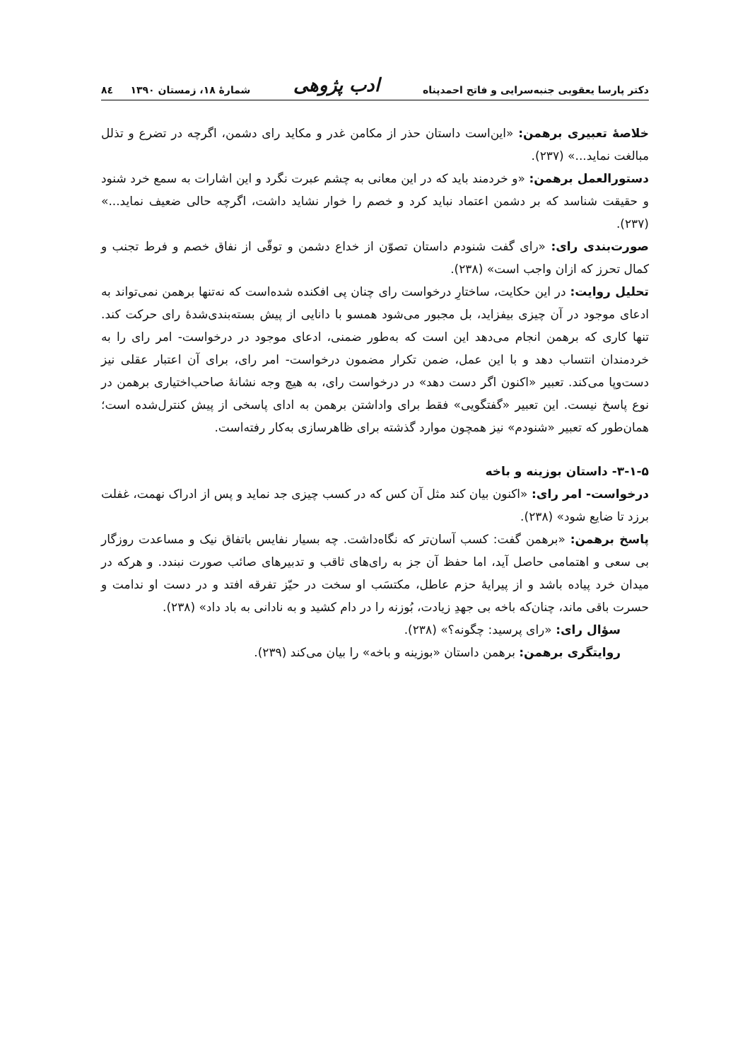دکتر پارسا یعقوبی جنبه‌سرایی و فاتح احمدپناه ادب پژوهی شمارهٔ ۱۸، زمستان ۱۳۹۰ ۸٤
خلاصهٔ تعبیری برهمن: «این‌است داستان حذر از مکامن غدر و مکاید رای دشمن، اگرچه در تضرع و تذلل مبالغت نماید...» (۲۳۷).
دستورالعمل برهمن: «و خردمند باید که در این معانی به چشم عبرت نگرد و این اشارات به سمع خرد شنود و حقیقت شناسد که بر دشمن اعتماد نباید کرد و خصم را خوار نشاید داشت، اگرچه حالی ضعیف نماید...» (۲۳۷).
صورت‌بندی رای: «رای گفت شنودم داستان تصوّن از خداع دشمن و توقّی از نفاق خصم و فرط تجنب و کمال تحرز که ازان واجب است» (۲۳۸).
تحلیل روایت: در این حکایت، ساختارِ درخواست رای چنان پی افکنده شده‌است که نه‌تنها برهمن نمی‌تواند به ادعای موجود در آن چیزی بیفزاید، بل مجبور می‌شود همسو با دانایی از پیش بسته‌بندی‌شدهٔ رای حرکت کند. تنها کاری که برهمن انجام می‌دهد این است که به‌طور ضمنی، ادعای موجود در درخواست- امر رای را به خردمندان انتساب دهد و با این عمل، ضمن تکرار مضمون درخواست- امر رای، برای آن اعتبار عقلی نیز دست‌وپا می‌کند. تعبیر «اکنون اگر دست دهد» در درخواست رای، به هیچ وجه نشانهٔ صاحب‌اختیاری برهمن در نوع پاسخ نیست. این تعبیر «گفتگویی» فقط برای واداشتن برهمن به ادای پاسخی از پیش کنترل‌شده است؛ همان‌طور که تعبیر «شنودم» نیز همچون موارد گذشته برای ظاهرسازی به‌کار رفته‌است.
۳-۱-۵- داستان بوزینه و باخه
درخواست- امر رای: «اکنون بیان کند مثل آن کس که در کسب چیزی جد نماید و پس از ادراک نهمت، غفلت برزد تا ضایع شود» (۲۳۸).
پاسخ برهمن: «برهمن گفت: کسب آسان‌تر که نگاه‌داشت. چه بسیار نفایس باتفاق نیک و مساعدت روزگار بی سعی و اهتمامی حاصل آید، اما حفظ آن جز به رای‌های ثاقب و تدبیرهای صائب صورت نبندد. و هرکه در میدان خرد پیاده باشد و از پیرایهٔ حزم عاطل، مکتسَب او سخت در حیّز تفرقه افتد و در دست او ندامت و حسرت باقی ماند، چنان‌که باخه بی جهدِ زیادت، بُوزنه را در دام کشید و به نادانی به باد داد» (۲۳۸).
سؤال رای: «رای پرسید: چگونه؟» (۲۳۸).
روایتگری برهمن: برهمن داستان «بوزینه و باخه» را بیان می‌کند (۲۳۹).